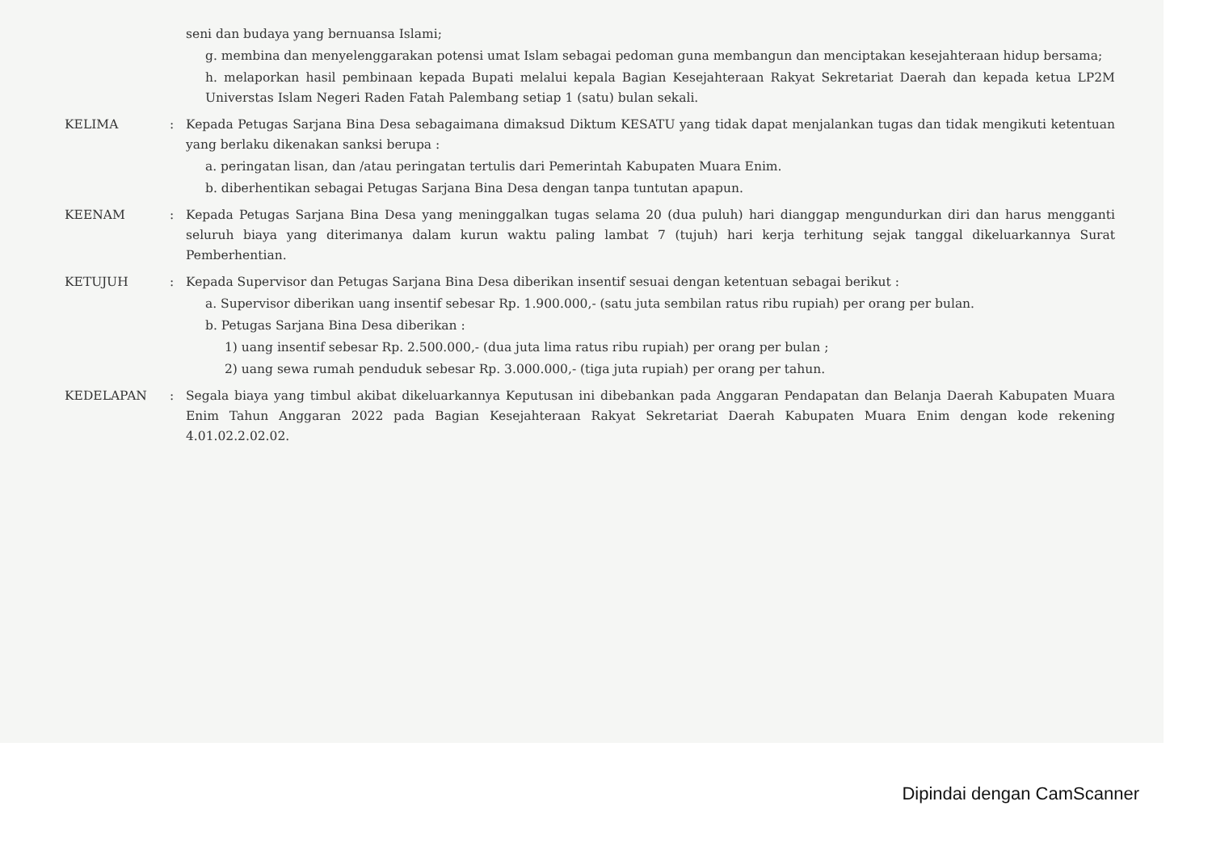seni dan budaya yang bernuansa Islami;
g. membina dan menyelenggarakan potensi umat Islam sebagai pedoman guna membangun dan menciptakan kesejahteraan hidup bersama;
h. melaporkan hasil pembinaan kepada Bupati melalui kepala Bagian Kesejahteraan Rakyat Sekretariat Daerah dan kepada ketua LP2M Universtas Islam Negeri Raden Fatah Palembang setiap 1 (satu) bulan sekali.
KELIMA
:
Kepada Petugas Sarjana Bina Desa sebagaimana dimaksud Diktum KESATU yang tidak dapat menjalankan tugas dan tidak mengikuti ketentuan yang berlaku dikenakan sanksi berupa :
a. peringatan lisan, dan /atau peringatan tertulis dari Pemerintah Kabupaten Muara Enim.
b. diberhentikan sebagai Petugas Sarjana Bina Desa dengan tanpa tuntutan apapun.
KEENAM
:
Kepada Petugas Sarjana Bina Desa yang meninggalkan tugas selama 20 (dua puluh) hari dianggap mengundurkan diri dan harus mengganti seluruh biaya yang diterimanya dalam kurun waktu paling lambat 7 (tujuh) hari kerja terhitung sejak tanggal dikeluarkannya Surat Pemberhentian.
KETUJUH
:
Kepada Supervisor dan Petugas Sarjana Bina Desa diberikan insentif sesuai dengan ketentuan sebagai berikut :
a. Supervisor diberikan uang insentif sebesar Rp. 1.900.000,- (satu juta sembilan ratus ribu rupiah) per orang per bulan.
b. Petugas Sarjana Bina Desa diberikan :
1) uang insentif sebesar Rp. 2.500.000,- (dua juta lima ratus ribu rupiah) per orang per bulan ;
2) uang sewa rumah penduduk sebesar Rp. 3.000.000,- (tiga juta rupiah) per orang per tahun.
KEDELAPAN
:
Segala biaya yang timbul akibat dikeluarkannya Keputusan ini dibebankan pada Anggaran Pendapatan dan Belanja Daerah Kabupaten Muara Enim Tahun Anggaran 2022 pada Bagian Kesejahteraan Rakyat Sekretariat Daerah Kabupaten Muara Enim dengan kode rekening 4.01.02.2.02.02.
Dipindai dengan CamScanner